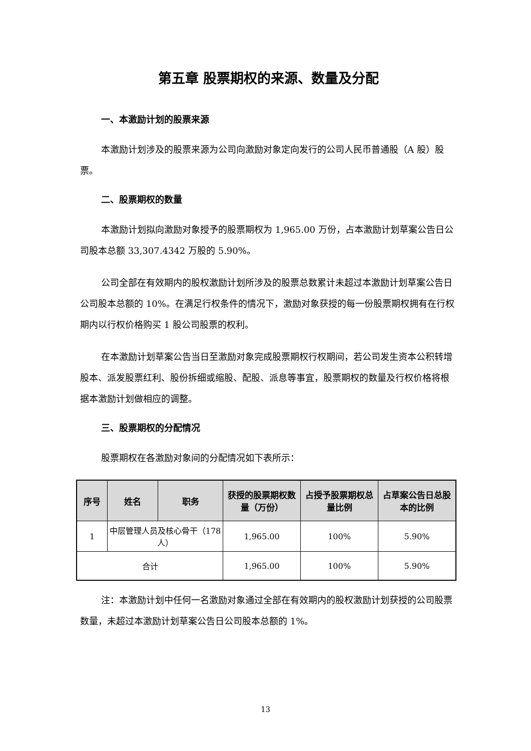第五章 股票期权的来源、数量及分配
一、本激励计划的股票来源
本激励计划涉及的股票来源为公司向激励对象定向发行的公司人民币普通股（A 股）股票。
二、股票期权的数量
本激励计划拟向激励对象授予的股票期权为 1,965.00 万份，占本激励计划草案公告日公司股本总额 33,307.4342 万股的 5.90%。
公司全部在有效期内的股权激励计划所涉及的股票总数累计未超过本激励计划草案公告日公司股本总额的 10%。在满足行权条件的情况下，激励对象获授的每一份股票期权拥有在行权期内以行权价格购买 1 股公司股票的权利。
在本激励计划草案公告当日至激励对象完成股票期权行权期间，若公司发生资本公积转增股本、派发股票红利、股份拆细或缩股、配股、派息等事宜，股票期权的数量及行权价格将根据本激励计划做相应的调整。
三、股票期权的分配情况
股票期权在各激励对象间的分配情况如下表所示：
| 序号 | 姓名 | 职务 | 获授的股票期权数量（万份） | 占授予股票期权总量比例 | 占草案公告日总股本的比例 |
| --- | --- | --- | --- | --- | --- |
| 1 | 中层管理人员及核心骨干（178 人） | | 1,965.00 | 100% | 5.90% |
| 合计 | | | 1,965.00 | 100% | 5.90% |
注：本激励计划中任何一名激励对象通过全部在有效期内的股权激励计划获授的公司股票数量，未超过本激励计划草案公告日公司股本总额的 1%。
13